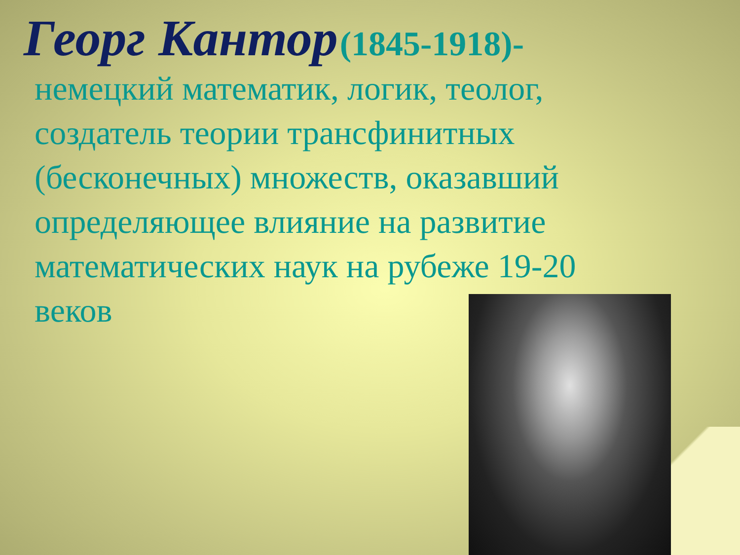Георг Кантор (1845-1918)-
немецкий математик, логик, теолог, создатель теории трансфинитных (бесконечных) множеств, оказавший определяющее влияние на развитие математических наук на рубеже 19-20 веков